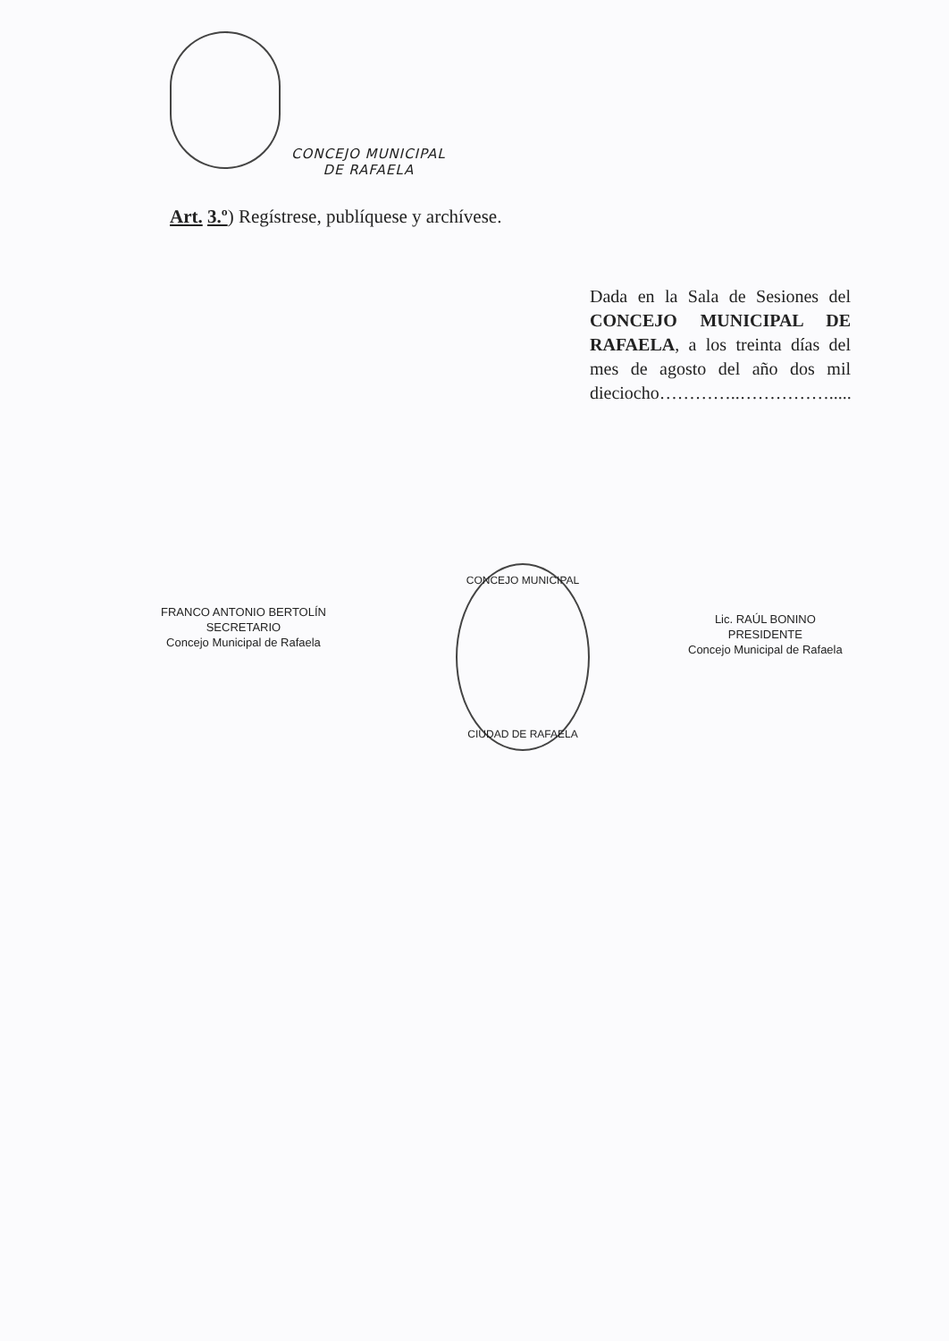CONCEJO MUNICIPAL
DE RAFAELA
Art. 3.º) Regístrese, publíquese y archívese.
Dada en la Sala de Sesiones del CONCEJO MUNICIPAL DE RAFAELA, a los treinta días del mes de agosto del año dos mil dieciocho…………..…………….....
FRANCO ANTONIO BERTOLÍN
SECRETARIO
Concejo Municipal de Rafaela
CONCEJO MUNICIPAL
CIUDAD DE RAFAELA
Lic. RAÚL BONINO
PRESIDENTE
Concejo Municipal de Rafaela